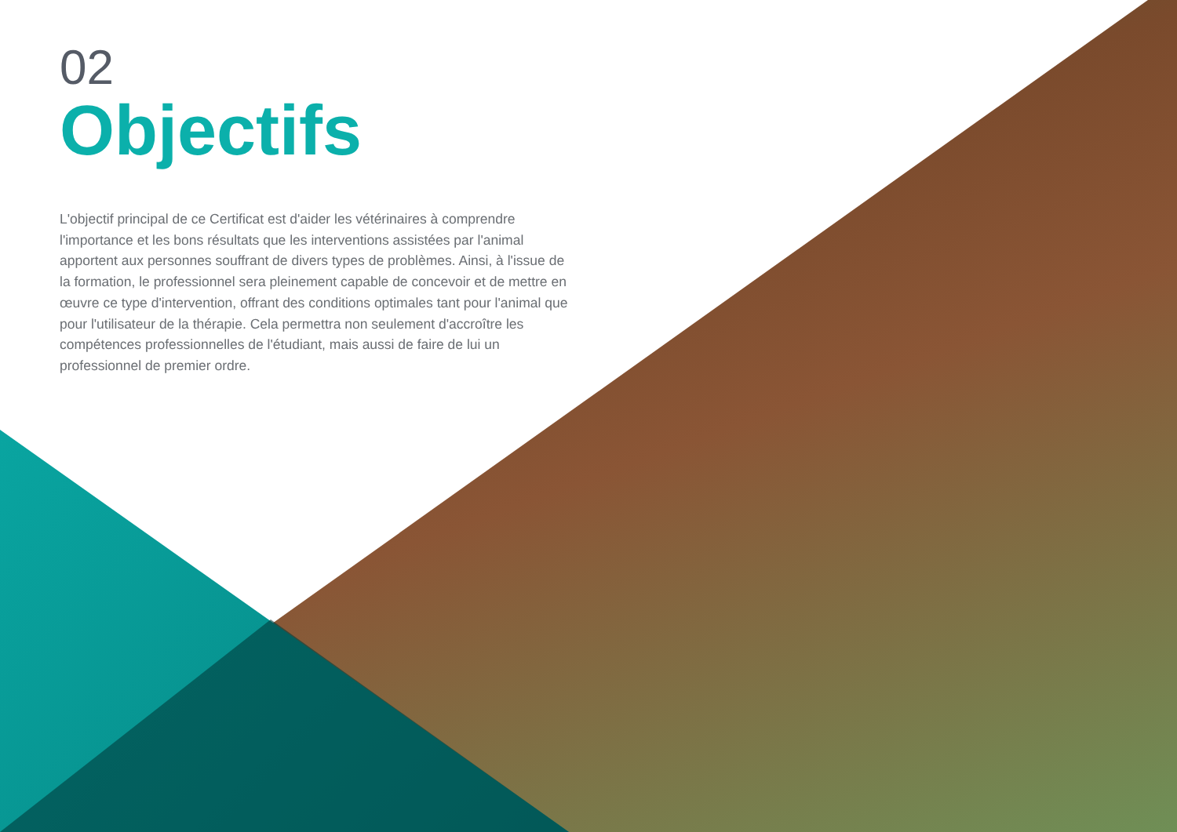02
Objectifs
L'objectif principal de ce Certificat est d'aider les vétérinaires à comprendre l'importance et les bons résultats que les interventions assistées par l'animal apportent aux personnes souffrant de divers types de problèmes. Ainsi, à l'issue de la formation, le professionnel sera pleinement capable de concevoir et de mettre en œuvre ce type d'intervention, offrant des conditions optimales tant pour l'animal que pour l'utilisateur de la thérapie. Cela permettra non seulement d'accroître les compétences professionnelles de l'étudiant, mais aussi de faire de lui un professionnel de premier ordre.